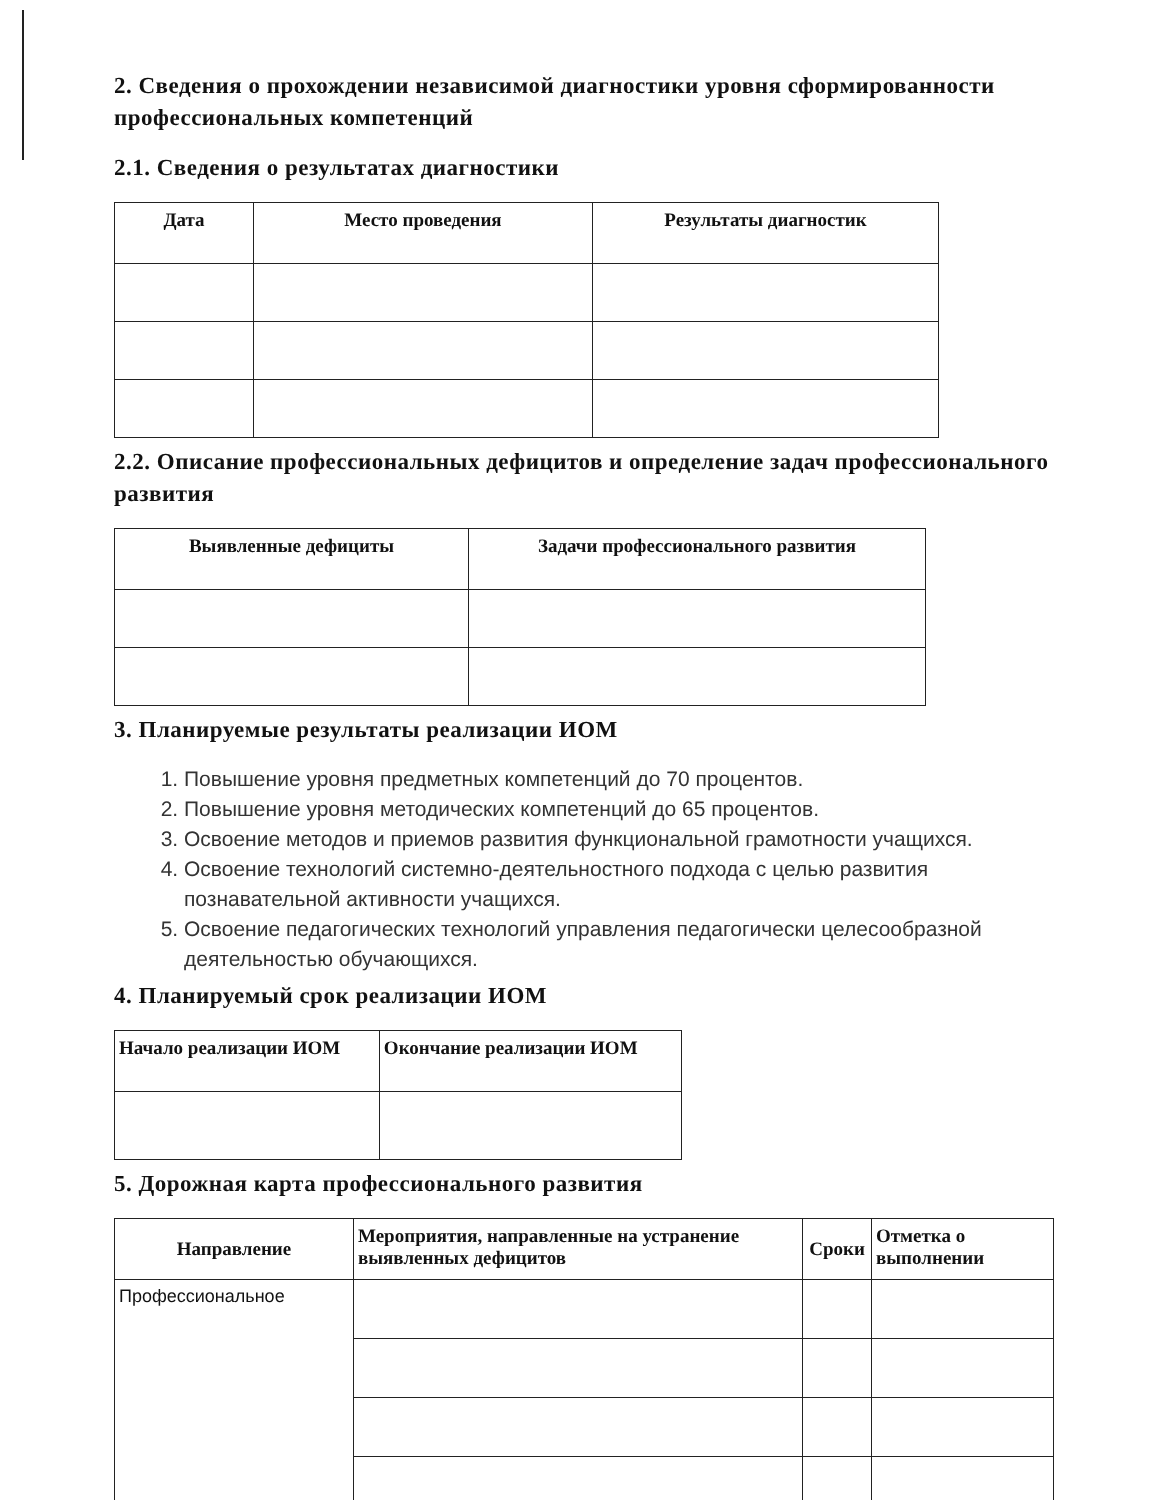2. Сведения о прохождении независимой диагностики уровня сформированности профессиональных компетенций
2.1. Сведения о результатах диагностики
| Дата | Место проведения | Результаты диагностик |
| --- | --- | --- |
2.2. Описание профессиональных дефицитов и определение задач профессионального развития
| Выявленные дефициты | Задачи профессионального развития |
| --- | --- |
3. Планируемые результаты реализации ИОМ
1. Повышение уровня предметных компетенций до 70 процентов.
2. Повышение уровня методических компетенций до 65 процентов.
3. Освоение методов и приемов развития функциональной грамотности учащихся.
4. Освоение технологий системно-деятельностного подхода с целью развития познавательной активности учащихся.
5. Освоение педагогических технологий управления педагогически целесообразной деятельностью обучающихся.
4. Планируемый срок реализации ИОМ
| Начало реализации ИОМ | Окончание реализации ИОМ |
| --- | --- |
5. Дорожная карта профессионального развития
| Направление | Мероприятия, направленные на устранение выявленных дефицитов | Сроки | Отметка о выполнении |
| --- | --- | --- | --- |
| Профессиональное | | | |